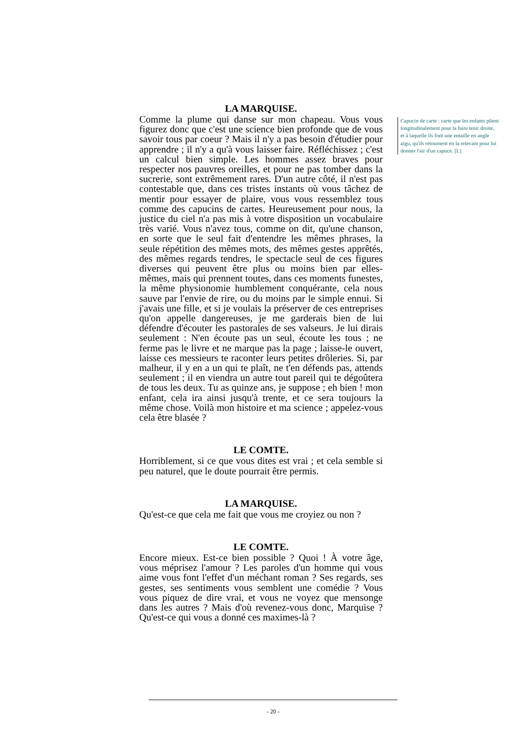LA MARQUISE.
Comme la plume qui danse sur mon chapeau. Vous vous figurez donc que c'est une science bien profonde que de vous savoir tous par coeur ? Mais il n'y a pas besoin d'étudier pour apprendre ; il n'y a qu'à vous laisser faire. Réfléchissez ; c'est un calcul bien simple. Les hommes assez braves pour respecter nos pauvres oreilles, et pour ne pas tomber dans la sucrerie, sont extrêmement rares. D'un autre côté, il n'est pas contestable que, dans ces tristes instants où vous tâchez de mentir pour essayer de plaire, vous vous ressemblez tous comme des capucins de cartes. Heureusement pour nous, la justice du ciel n'a pas mis à votre disposition un vocabulaire très varié. Vous n'avez tous, comme on dit, qu'une chanson, en sorte que le seul fait d'entendre les mêmes phrases, la seule répétition des mêmes mots, des mêmes gestes apprêtés, des mêmes regards tendres, le spectacle seul de ces figures diverses qui peuvent être plus ou moins bien par elles-mêmes, mais qui prennent toutes, dans ces moments funestes, la même physionomie humblement conquérante, cela nous sauve par l'envie de rire, ou du moins par le simple ennui. Si j'avais une fille, et si je voulais la préserver de ces entreprises qu'on appelle dangereuses, je me garderais bien de lui défendre d'écouter les pastorales de ses valseurs. Je lui dirais seulement : N'en écoute pas un seul, écoute les tous ; ne ferme pas le livre et ne marque pas la page ; laisse-le ouvert, laisse ces messieurs te raconter leurs petites drôleries. Si, par malheur, il y en a un qui te plaît, ne t'en défends pas, attends seulement ; il en viendra un autre tout pareil qui te dégoûtera de tous les deux. Tu as quinze ans, je suppose ; eh bien ! mon enfant, cela ira ainsi jusqu'à trente, et ce sera toujours la même chose. Voilà mon histoire et ma science ; appelez-vous cela être blasée ?
LE COMTE.
Horriblement, si ce que vous dites est vrai ; et cela semble si peu naturel, que le doute pourrait être permis.
LA MARQUISE.
Qu'est-ce que cela me fait que vous me croyiez ou non ?
LE COMTE.
Encore mieux. Est-ce bien possible ? Quoi ! À votre âge, vous méprisez l'amour ? Les paroles d'un homme qui vous aime vous font l'effet d'un méchant roman ? Ses regards, ses gestes, ses sentiments vous semblent une comédie ? Vous vous piquez de dire vrai, et vous ne voyez que mensonge dans les autres ? Mais d'où revenez-vous donc, Marquise ? Qu'est-ce qui vous a donné ces maximes-là ?
Capucin de carte : carte que les enfants plient longitudinalement pour la faire tenir droite, et à laquelle ils font une entaille en angle aigu, qu'ils retournent en la relevant pour lui donner l'air d'un capuce. [L]
- 20 -